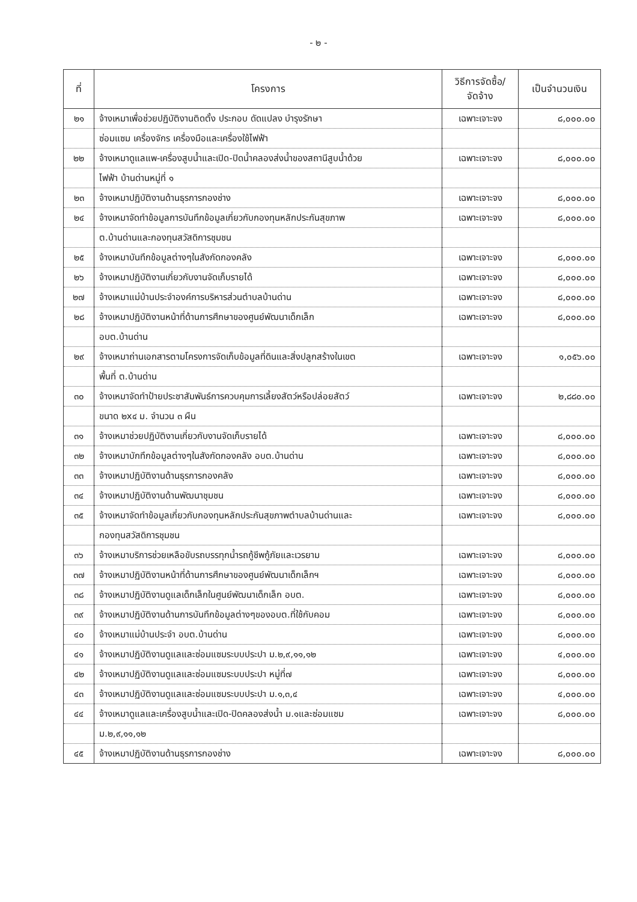- ๒ -
| ที่ | โครงการ | วิธีการจัดซื้อ/ จัดจ้าง | เป็นจำนวนเงิน |
| --- | --- | --- | --- |
| ๒๑ | จ้างเหมาเพื่อช่วยปฏิบัติงานติดตั้ง ประกอบ ดัดแปลง บำรุงรักษา | เฉพาะเจาะจง | ๘,๐๐๐.๐๐ |
| | ซ่อมแซม เครื่องจักร เครื่องมือและเครื่องใช้ไฟฟ้า | | |
| ๒๒ | จ้างเหมาดูแลแพ-เครื่องสูบน้ำและเปิด-ปิดน้ำคลองส่งน้ำของสถานีสูบน้ำด้วย | เฉพาะเจาะจง | ๘,๐๐๐.๐๐ |
| | ไฟฟ้า บ้านด่านหมู่ที่ ๑ | | |
| ๒๓ | จ้างเหมาปฏิบัติงานด้านธุรการกองช่าง | เฉพาะเจาะจง | ๘,๐๐๐.๐๐ |
| ๒๔ | จ้างเหมาจัดทำข้อมูลการบันทึกข้อมูลเกี่ยวกับกองทุนหลักประกันสุขภาพ | เฉพาะเจาะจง | ๘,๐๐๐.๐๐ |
| | ต.บ้านด่านและกองทุนสวัสดิการชุมชน | | |
| ๒๕ | จ้างเหมาบันทึกข้อมูลต่างๆในสังกัดกองคลัง | เฉพาะเจาะจง | ๘,๐๐๐.๐๐ |
| ๒๖ | จ้างเหมาปฏิบัติงานเกี่ยวกับงานจัดเก็บรายได้ | เฉพาะเจาะจง | ๘,๐๐๐.๐๐ |
| ๒๗ | จ้างเหมาแม่บ้านประจำองค์การบริหารส่วนตำบลบ้านด่าน | เฉพาะเจาะจง | ๘,๐๐๐.๐๐ |
| ๒๘ | จ้างเหมาปฏิบัติงานหน้าที่ด้านการศึกษาของศูนย์พัฒนาเด็กเล็ก | เฉพาะเจาะจง | ๘,๐๐๐.๐๐ |
| | อบต.บ้านด่าน | | |
| ๒๙ | จ้างเหมาถ่านเอกสารตามโครงการจัดเก็บข้อมูลที่ดินและสิ่งปลูกสร้างในเขต | เฉพาะเจาะจง | ๑,๐๕๖.๐๐ |
| | พื้นที่ ต.บ้านด่าน | | |
| ๓๐ | จ้างเหมาจัดทำป้ายประชาสัมพันธ์การควบคุมการเลี้ยงสัตว์หรือปล่อยสัตว์ | เฉพาะเจาะจง | ๒,๘๘๐.๐๐ |
| | ขนาด ๒x๔ ม. จำนวน ๓ ผืน | | |
| ๓๑ | จ้างเหมาช่วยปฏิบัติงานเกี่ยวกับงานจัดเก็บรายได้ | เฉพาะเจาะจง | ๘,๐๐๐.๐๐ |
| ๓๒ | จ้างเหมาบักทึกข้อมูลต่างๆในสังกัดกองคลัง อบต.บ้านด่าน | เฉพาะเจาะจง | ๘,๐๐๐.๐๐ |
| ๓๓ | จ้างเหมาปฏิบัติงานด้านธุรการกองคลัง | เฉพาะเจาะจง | ๘,๐๐๐.๐๐ |
| ๓๔ | จ้างเหมาปฏิบัติงานด้านพัฒนาชุมชน | เฉพาะเจาะจง | ๘,๐๐๐.๐๐ |
| ๓๕ | จ้างเหมาจัดทำข้อมูลเกี่ยวกับกองทุนหลักประกันสุขภาพตำบลบ้านด่านและ | เฉพาะเจาะจง | ๘,๐๐๐.๐๐ |
| | กองทุนสวัสดิการชุมชน | | |
| ๓๖ | จ้างเหมาบริการช่วยเหลือขับรถบรรทุกน้ำรถกู้ชีพกู้ภัยและเวรยาม | เฉพาะเจาะจง | ๘,๐๐๐.๐๐ |
| ๓๗ | จ้างเหมาปฏิบัติงานหน้าที่ด้านการศึกษาของศูนย์พัฒนาเด็กเล็กฯ | เฉพาะเจาะจง | ๘,๐๐๐.๐๐ |
| ๓๘ | จ้างเหมาปฏิบัติงานดูแลเด็กเล็กในศูนย์พัฒนาเด็กเล็ก อบต. | เฉพาะเจาะจง | ๘,๐๐๐.๐๐ |
| ๓๙ | จ้างเหมาปฏิบัติงานด้านการบันทึกข้อมูลต่างๆของอบต.ที่ใช้กับคอม | เฉพาะเจาะจง | ๘,๐๐๐.๐๐ |
| ๔๐ | จ้างเหมาแม่บ้านประจำ อบต.บ้านด่าน | เฉพาะเจาะจง | ๘,๐๐๐.๐๐ |
| ๔๑ | จ้างเหมาปฏิบัติงานดูแลและซ่อมแซมระบบประปา ม.๒,๙,๑๑,๑๒ | เฉพาะเจาะจง | ๔,๐๐๐.๐๐ |
| ๔๒ | จ้างเหมาปฏิบัติงานดูแลและซ่อมแซมระบบประปา หมู่ที่๗ | เฉพาะเจาะจง | ๘,๐๐๐.๐๐ |
| ๔๓ | จ้างเหมาปฏิบัติงานดูแลและซ่อมแซมระบบประปา ม.๑,๓,๔ | เฉพาะเจาะจง | ๔,๐๐๐.๐๐ |
| ๔๔ | จ้างเหมาดูแลและเครื่องสูบน้ำและเปิด-ปิดคลองส่งน้ำ ม.๑และซ่อมแซม | เฉพาะเจาะจง | ๘,๐๐๐.๐๐ |
| | ม.๒,๙,๑๑,๑๒ | | |
| ๔๕ | จ้างเหมาปฏิบัติงานด้านธุรการกองช่าง | เฉพาะเจาะจง | ๘,๐๐๐.๐๐ |